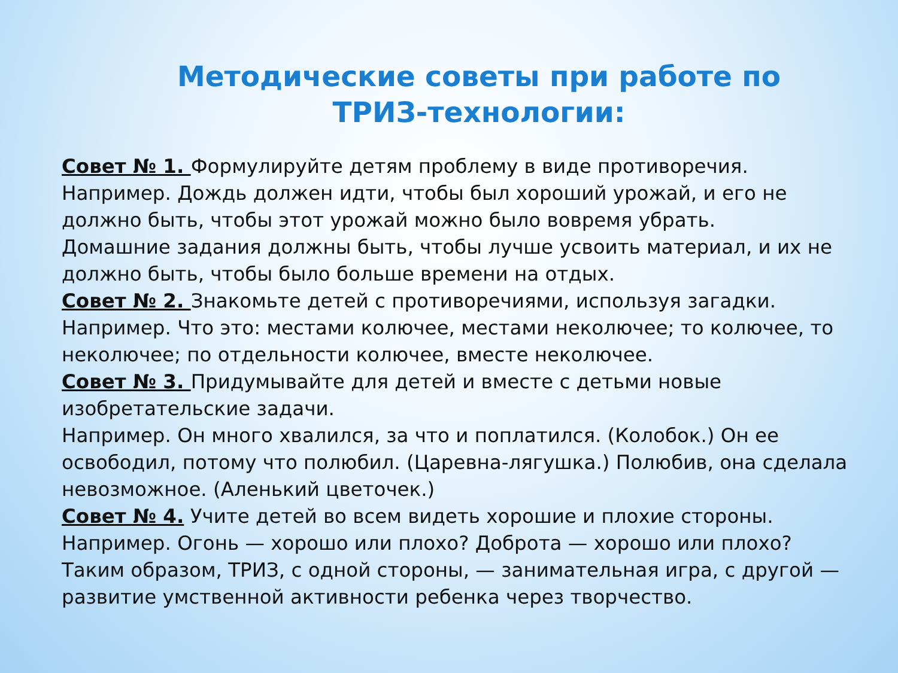Методические советы при работе по ТРИЗ-технологии:
Совет № 1. Формулируйте детям проблему в виде противоречия.
Например. Дождь должен идти, чтобы был хороший урожай, и его не должно быть, чтобы этот урожай можно было вовремя убрать.
Домашние задания должны быть, чтобы лучше усвоить материал, и их не должно быть, чтобы было больше времени на отдых.
Совет № 2. Знакомьте детей с противоречиями, используя загадки.
Например. Что это: местами колючее, местами неколючее; то колючее, то неколючее; по отдельности колючее, вместе неколючее.
Совет № 3. Придумывайте для детей и вместе с детьми новые изобретательские задачи.
Например. Он много хвалился, за что и поплатился. (Колобок.) Он ее освободил, потому что полюбил. (Царевна-лягушка.) Полюбив, она сделала невозможное. (Аленький цветочек.)
Совет № 4. Учите детей во всем видеть хорошие и плохие стороны.
Например. Огонь — хорошо или плохо? Доброта — хорошо или плохо?
Таким образом, ТРИЗ, с одной стороны, — занимательная игра, с другой — развитие умственной активности ребенка через творчество.